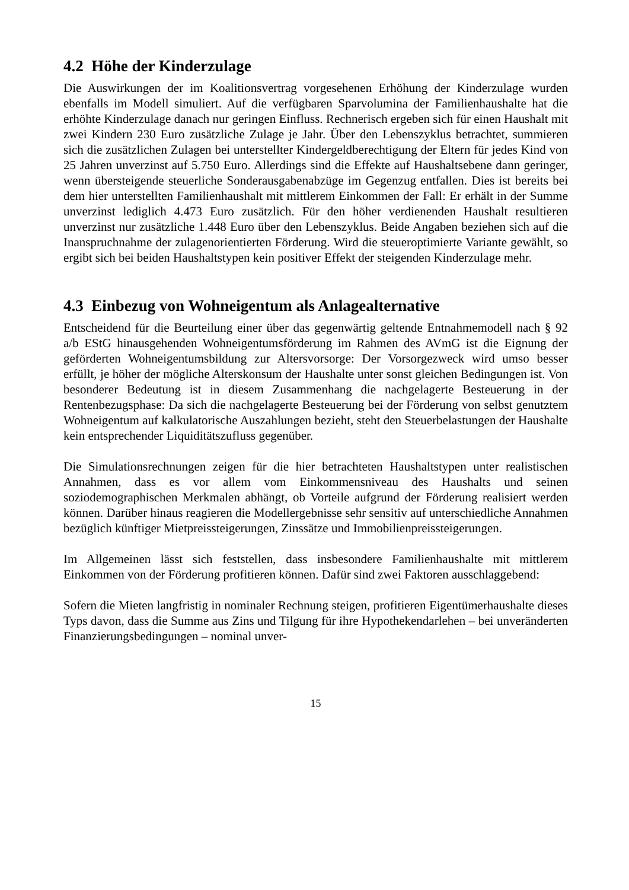4.2 Höhe der Kinderzulage
Die Auswirkungen der im Koalitionsvertrag vorgesehenen Erhöhung der Kinderzulage wurden ebenfalls im Modell simuliert. Auf die verfügbaren Sparvolumina der Familienhaushalte hat die erhöhte Kinderzulage danach nur geringen Einfluss. Rechnerisch ergeben sich für einen Haushalt mit zwei Kindern 230 Euro zusätzliche Zulage je Jahr. Über den Lebenszyklus betrachtet, summieren sich die zusätzlichen Zulagen bei unterstellter Kindergeldberechtigung der Eltern für jedes Kind von 25 Jahren unverzinst auf 5.750 Euro. Allerdings sind die Effekte auf Haushaltsebene dann geringer, wenn übersteigende steuerliche Sonderausgabenabzüge im Gegenzug entfallen. Dies ist bereits bei dem hier unterstellten Familienhaushalt mit mittlerem Einkommen der Fall: Er erhält in der Summe unverzinst lediglich 4.473 Euro zusätzlich. Für den höher verdienenden Haushalt resultieren unverzinst nur zusätzliche 1.448 Euro über den Lebenszyklus. Beide Angaben beziehen sich auf die Inanspruchnahme der zulagenorientierten Förderung. Wird die steueroptimierte Variante gewählt, so ergibt sich bei beiden Haushaltstypen kein positiver Effekt der steigenden Kinderzulage mehr.
4.3 Einbezug von Wohneigentum als Anlagealternative
Entscheidend für die Beurteilung einer über das gegenwärtig geltende Entnahmemodell nach § 92 a/b EStG hinausgehenden Wohneigentumsförderung im Rahmen des AVmG ist die Eignung der geförderten Wohneigentumsbildung zur Altersvorsorge: Der Vorsorgezweck wird umso besser erfüllt, je höher der mögliche Alterskonsum der Haushalte unter sonst gleichen Bedingungen ist. Von besonderer Bedeutung ist in diesem Zusammenhang die nachgelagerte Besteuerung in der Rentenbezugsphase: Da sich die nachgelagerte Besteuerung bei der Förderung von selbst genutztem Wohneigentum auf kalkulatorische Auszahlungen bezieht, steht den Steuerbelastungen der Haushalte kein entsprechender Liquiditätszufluss gegenüber.
Die Simulationsrechnungen zeigen für die hier betrachteten Haushaltstypen unter realistischen Annahmen, dass es vor allem vom Einkommensniveau des Haushalts und seinen soziodemographischen Merkmalen abhängt, ob Vorteile aufgrund der Förderung realisiert werden können. Darüber hinaus reagieren die Modellergebnisse sehr sensitiv auf unterschiedliche Annahmen bezüglich künftiger Mietpreissteigerungen, Zinssätze und Immobilienpreissteigerungen.
Im Allgemeinen lässt sich feststellen, dass insbesondere Familienhaushalte mit mittlerem Einkommen von der Förderung profitieren können. Dafür sind zwei Faktoren ausschlaggebend:
Sofern die Mieten langfristig in nominaler Rechnung steigen, profitieren Eigentümerhaushalte dieses Typs davon, dass die Summe aus Zins und Tilgung für ihre Hypothekendarlehen – bei unveränderten Finanzierungsbedingungen – nominal unver-
15